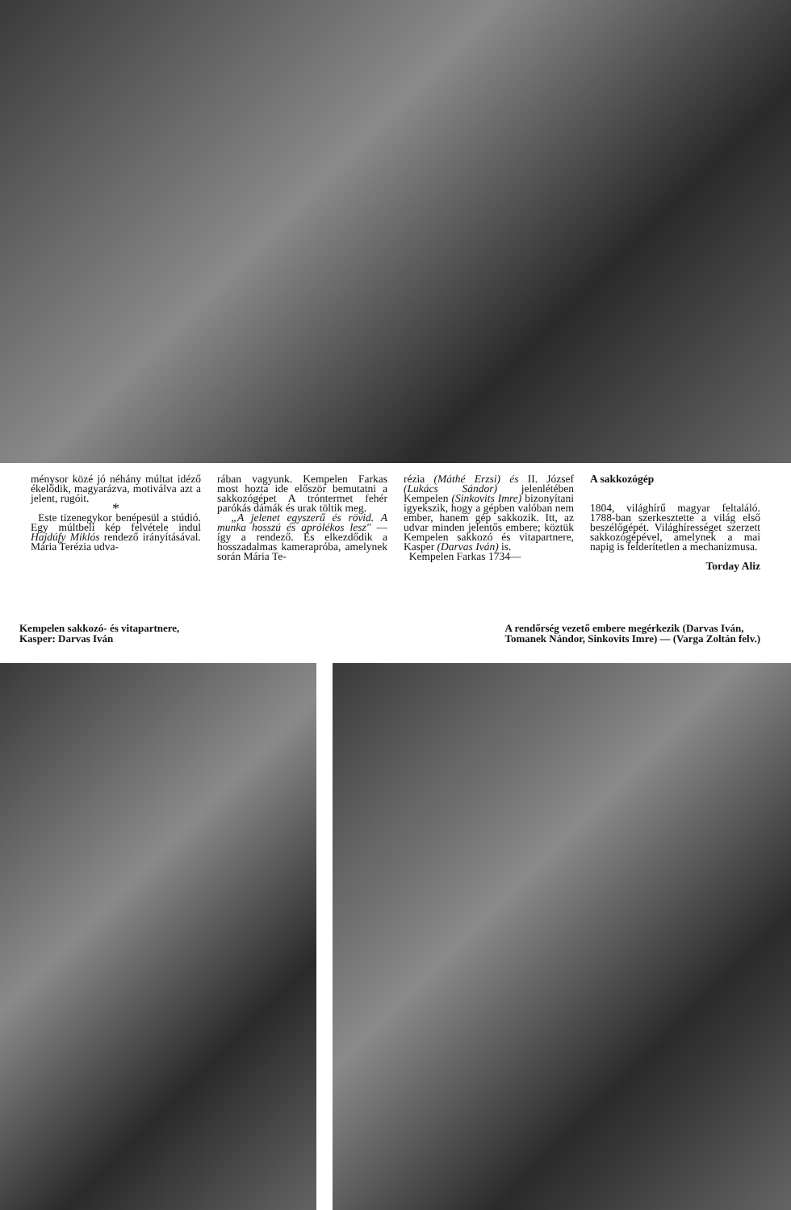ménysor közé jó néhány múltat idéző ékelődik, magyarázva, motiválva azt a jelent, rugóit.
*
Este tizenegykor benépesül a stúdió. Egy múltbeli kép felvétele indul Hajdúfy Miklós rendező irányításával. Mária Terézia udva-
rában vagyunk. Kempelen Farkas most hozta ide először bemutatni a sakkozógépet A tróntermet fehér parókás dámák és urak töltik meg.
„A jelenet egyszerű és rövid. A munka hosszú és aprólékos lesz" — így a rendező. És elkezdődik a hosszadalmas kamerapróba, amelynek során Mária Te-
rézia (Máthé Erzsi) és II. József (Lukács Sándor) jelenlétében Kempelen (Sinkovits Imre) bizonyítani igyekszik, hogy a gépben valóban nem ember, hanem gép sakkozik. Itt, az udvar minden jelentős embere; köztük Kempelen sakkozó és vitapartnere, Kasper (Darvas Iván) is.
Kempelen Farkas 1734—
A sakkozógép
1804, világhírű magyar feltaláló. 1788-ban szerkesztette a világ első beszélőgépét. Világhírességet szerzett sakkozógépével, amelynek a mai napig is felderítetlen a mechanizmusa.
Torday Aliz
Kempelen sakkozó- és vitapartnere,
Kasper: Darvas Iván
A rendőrség vezető embere megérkezik (Darvas Iván,
Tomanek Nándor, Sinkovits Imre) — (Varga Zoltán felv.)